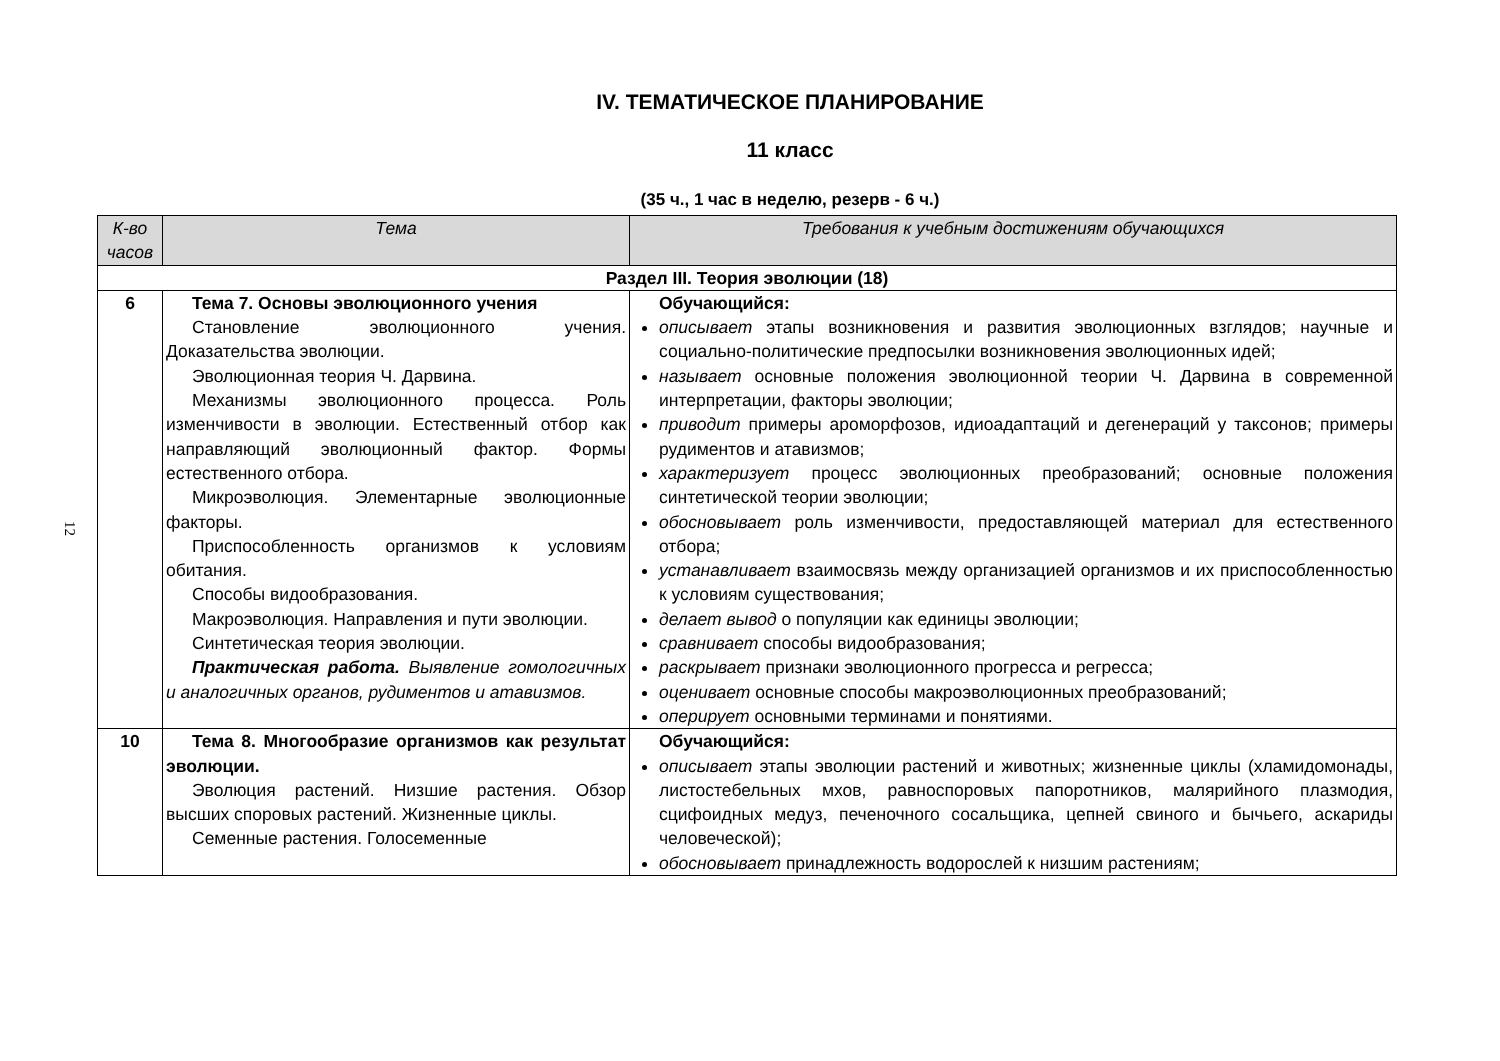12
IV. ТЕМАТИЧЕСКОЕ ПЛАНИРОВАНИЕ
11 класс
(35 ч., 1 час в неделю, резерв - 6 ч.)
| К-во часов | Тема | Требования к учебным достижениям обучающихся |
| --- | --- | --- |
| Раздел III. Теория эволюции (18) | | |
| 6 | Тема 7. Основы эволюционного учения Становление эволюционного учения. Доказательства эволюции. Эволюционная теория Ч. Дарвина. Механизмы эволюционного процесса. Роль изменчивости в эволюции. Естественный отбор как направляющий эволюционный фактор. Формы естественного отбора. Микроэволюция. Элементарные эволюционные факторы. Приспособленность организмов к условиям обитания. Способы видообразования. Макроэволюция. Направления и пути эволюции. Синтетическая теория эволюции. Практическая работа. Выявление гомологичных и аналогичных органов, рудиментов и атавизмов. | Обучающийся: описывает этапы возникновения и развития эволюционных взглядов; научные и социально-политические предпосылки возникновения эволюционных идей; называет основные положения эволюционной теории Ч. Дарвина в современной интерпретации, факторы эволюции; приводит примеры ароморфозов, идиоадаптаций и дегенераций у таксонов; примеры рудиментов и атавизмов; характеризует процесс эволюционных преобразований; основные положения синтетической теории эволюции; обосновывает роль изменчивости, предоставляющей материал для естественного отбора; устанавливает взаимосвязь между организацией организмов и их приспособленностью к условиям существования; делает вывод о популяции как единицы эволюции; сравнивает способы видообразования; раскрывает признаки эволюционного прогресса и регресса; оценивает основные способы макроэволюционных преобразований; оперирует основными терминами и понятиями. |
| 10 | Тема 8. Многообразие организмов как результат эволюции. Эволюция растений. Низшие растения. Обзор высших споровых растений. Жизненные циклы. Семенные растения. Голосеменные | Обучающийся: описывает этапы эволюции растений и животных; жизненные циклы (хламидомонады, листостебельных мхов, равноспоровых папоротников, малярийного плазмодия, сцифоидных медуз, печеночного сосальщика, цепней свиного и бычьего, аскариды человеческой); обосновывает принадлежность водорослей к низшим растениям; |